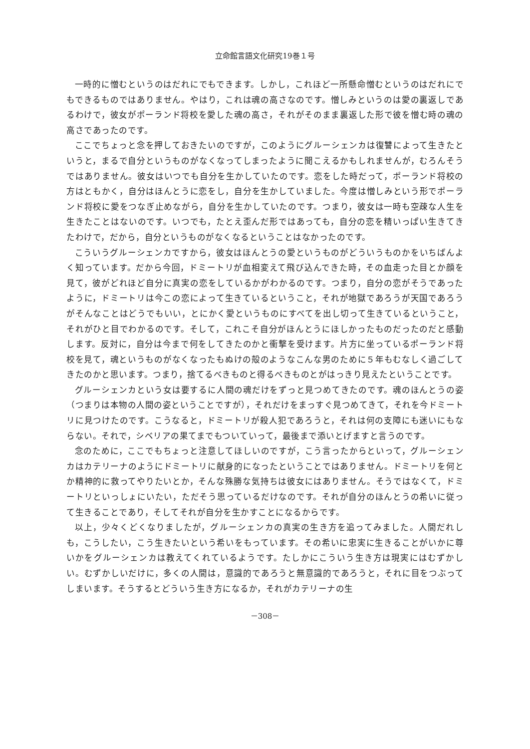立命館言語文化研究19巻１号
一時的に憎むというのはだれにでもできます。しかし，これほど一所懸命憎むというのはだれにでもできるものではありません。やはり，これは魂の高さなのです。憎しみというのは愛の裏返しであるわけで，彼女がポーランド将校を愛した魂の高さ，それがそのまま裏返した形で彼を憎む時の魂の高さであったのです。
ここでちょっと念を押しておきたいのですが，このようにグルーシェンカは復讐によって生きたというと，まるで自分というものがなくなってしまったように聞こえるかもしれませんが，むろんそうではありません。彼女はいつでも自分を生かしていたのです。恋をした時だって，ポーランド将校の方はともかく，自分はほんとうに恋をし，自分を生かしていました。今度は憎しみという形でポーランド将校に愛をつなぎ止めながら，自分を生かしていたのです。つまり，彼女は一時も空疎な人生を生きたことはないのです。いつでも，たとえ歪んだ形ではあっても，自分の恋を精いっぱい生きてきたわけで，だから，自分というものがなくなるということはなかったのです。
こういうグルーシェンカですから，彼女はほんとうの愛というものがどういうものかをいちばんよく知っています。だから今回，ドミートリが血相変えて飛び込んできた時，その血走った目とか顔を見て，彼がどれほど自分に真実の恋をしているかがわかるのです。つまり，自分の恋がそうであったように，ドミートリは今この恋によって生きているということ，それが地獄であろうが天国であろうがそんなことはどうでもいい，とにかく愛というものにすべてを出し切って生きているということ，それがひと目でわかるのです。そして，これこそ自分がほんとうにほしかったものだったのだと感動します。反対に，自分は今まで何をしてきたのかと衝撃を受けます。片方に坐っているポーランド将校を見て，魂というものがなくなったもぬけの殻のようなこんな男のために５年もむなしく過ごしてきたのかと思います。つまり，捨てるべきものと得るべきものとがはっきり見えたということです。
グルーシェンカという女は要するに人間の魂だけをずっと見つめてきたのです。魂のほんとうの姿（つまりは本物の人間の姿ということですが），それだけをまっすぐ見つめてきて，それを今ドミートリに見つけたのです。こうなると，ドミートリが殺人犯であろうと，それは何の支障にも迷いにもならない。それで，シベリアの果てまでもついていって，最後まで添いとげますと言うのです。
念のために，ここでもちょっと注意してほしいのですが，こう言ったからといって，グルーシェンカはカテリーナのようにドミートリに献身的になったということではありません。ドミートリを何とか精神的に救ってやりたいとか，そんな殊勝な気持ちは彼女にはありません。そうではなくて，ドミートリといっしょにいたい，ただそう思っているだけなのです。それが自分のほんとうの希いに従って生きることであり，そしてそれが自分を生かすことになるからです。
以上，少々くどくなりましたが，グルーシェンカの真実の生き方を追ってみました。人間だれしも，こうしたい，こう生きたいという希いをもっています。その希いに忠実に生きることがいかに尊いかをグルーシェンカは教えてくれているようです。たしかにこういう生き方は現実にはむずかしい。むずかしいだけに，多くの人間は，意識的であろうと無意識的であろうと，それに目をつぶってしまいます。そうするとどういう生き方になるか，それがカテリーナの生
－308－